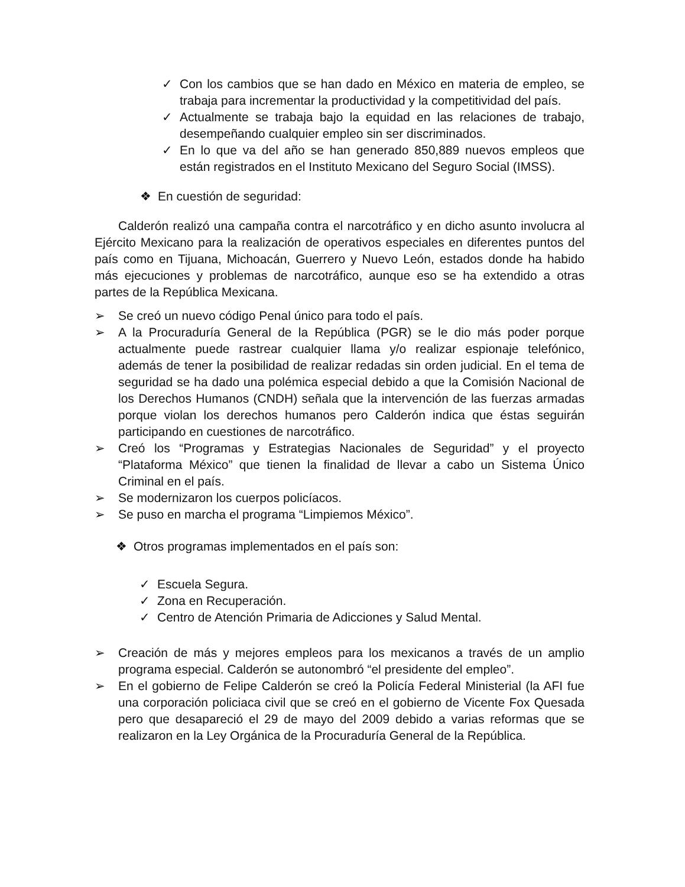✓ Con los cambios que se han dado en México en materia de empleo, se trabaja para incrementar la productividad y la competitividad del país.
✓ Actualmente se trabaja bajo la equidad en las relaciones de trabajo, desempeñando cualquier empleo sin ser discriminados.
✓ En lo que va del año se han generado 850,889 nuevos empleos que están registrados en el Instituto Mexicano del Seguro Social (IMSS).
❖ En cuestión de seguridad:
Calderón realizó una campaña contra el narcotráfico y en dicho asunto involucra al Ejército Mexicano para la realización de operativos especiales en diferentes puntos del país como en Tijuana, Michoacán, Guerrero y Nuevo León, estados donde ha habido más ejecuciones y problemas de narcotráfico, aunque eso se ha extendido a otras partes de la República Mexicana.
➢ Se creó un nuevo código Penal único para todo el país.
➢ A la Procuraduría General de la República (PGR) se le dio más poder porque actualmente puede rastrear cualquier llama y/o realizar espionaje telefónico, además de tener la posibilidad de realizar redadas sin orden judicial. En el tema de seguridad se ha dado una polémica especial debido a que la Comisión Nacional de los Derechos Humanos (CNDH) señala que la intervención de las fuerzas armadas porque violan los derechos humanos pero Calderón indica que éstas seguirán participando en cuestiones de narcotráfico.
➢ Creó los “Programas y Estrategias Nacionales de Seguridad” y el proyecto “Plataforma México” que tienen la finalidad de llevar a cabo un Sistema Único Criminal en el país.
➢ Se modernizaron los cuerpos policíacos.
➢ Se puso en marcha el programa “Limpiemos México”.
❖ Otros programas implementados en el país son:
✓ Escuela Segura.
✓ Zona en Recuperación.
✓ Centro de Atención Primaria de Adicciones y Salud Mental.
➢ Creación de más y mejores empleos para los mexicanos a través de un amplio programa especial. Calderón se autonombró “el presidente del empleo”.
➢ En el gobierno de Felipe Calderón se creó la Policía Federal Ministerial (la AFI fue una corporación policiaca civil que se creó en el gobierno de Vicente Fox Quesada pero que desapareció el 29 de mayo del 2009 debido a varias reformas que se realizaron en la Ley Orgánica de la Procuraduría General de la República.